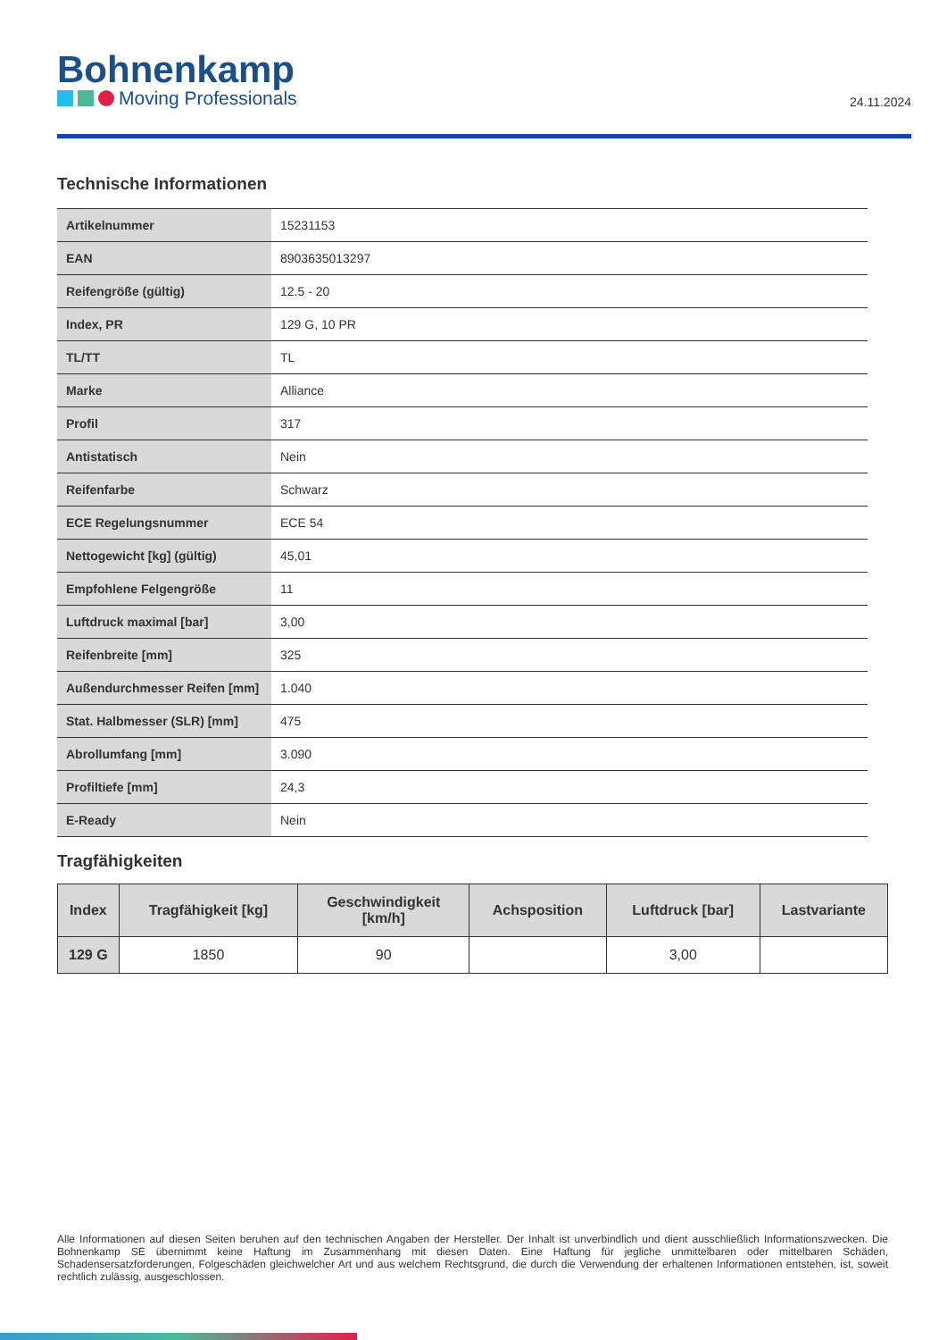Bohnenkamp
Moving Professionals
24.11.2024
Technische Informationen
| Artikelnummer | 15231153 |
| EAN | 8903635013297 |
| Reifengröße (gültig) | 12.5 - 20 |
| Index, PR | 129 G, 10 PR |
| TL/TT | TL |
| Marke | Alliance |
| Profil | 317 |
| Antistatisch | Nein |
| Reifenfarbe | Schwarz |
| ECE Regelungsnummer | ECE 54 |
| Nettogewicht [kg] (gültig) | 45,01 |
| Empfohlene Felgengröße | 11 |
| Luftdruck maximal [bar] | 3,00 |
| Reifenbreite [mm] | 325 |
| Außendurchmesser Reifen [mm] | 1.040 |
| Stat. Halbmesser (SLR) [mm] | 475 |
| Abrollumfang [mm] | 3.090 |
| Profiltiefe [mm] | 24,3 |
| E-Ready | Nein |
Tragfähigkeiten
| Index | Tragfähigkeit [kg] | Geschwindigkeit [km/h] | Achsposition | Luftdruck [bar] | Lastvariante |
| --- | --- | --- | --- | --- | --- |
| 129 G | 1850 | 90 | | 3,00 | |
Alle Informationen auf diesen Seiten beruhen auf den technischen Angaben der Hersteller. Der Inhalt ist unverbindlich und dient ausschließlich Informationszwecken. Die Bohnenkamp SE übernimmt keine Haftung im Zusammenhang mit diesen Daten. Eine Haftung für jegliche unmittelbaren oder mittelbaren Schäden, Schadensersatzforderungen, Folgeschäden gleichwelcher Art und aus welchem Rechtsgrund, die durch die Verwendung der erhaltenen Informationen entstehen, ist, soweit rechtlich zulässig, ausgeschlossen.